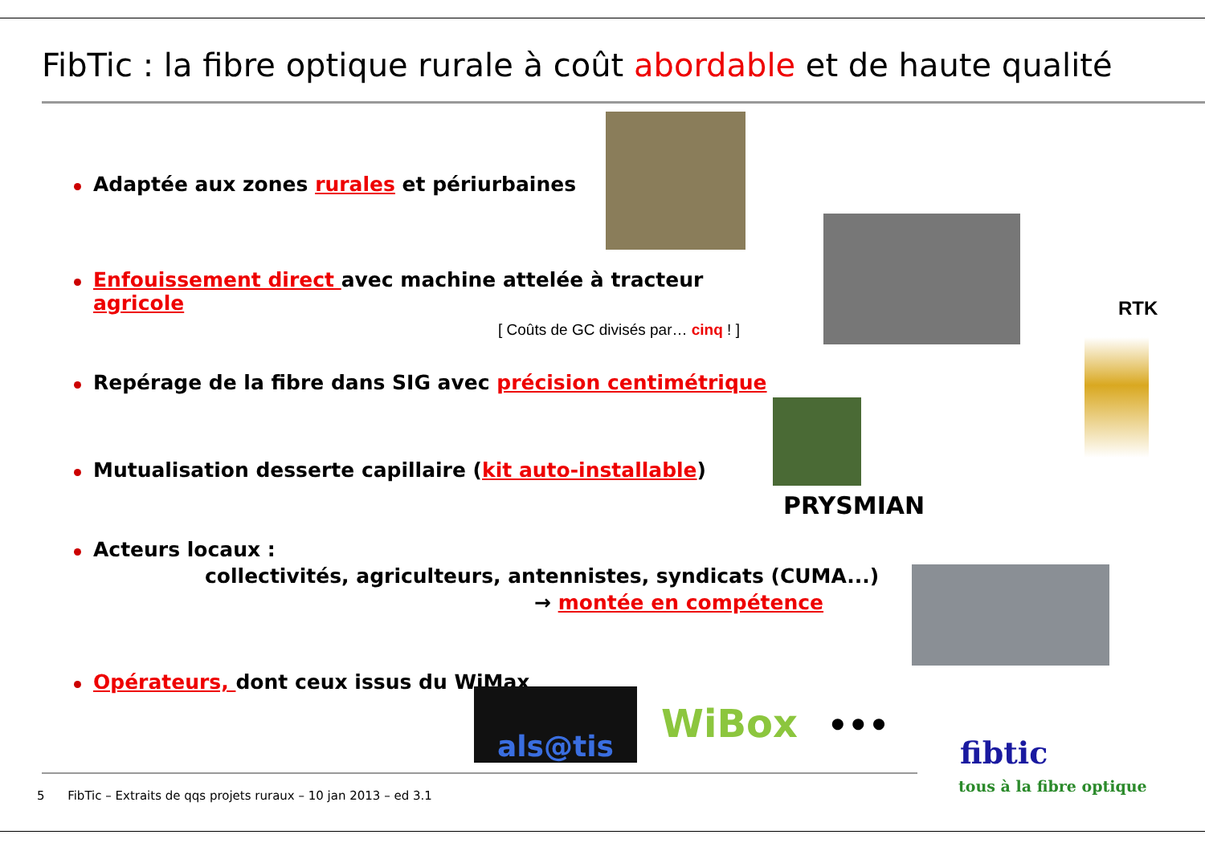FibTic : la fibre optique rurale à coût abordable et de haute qualité
Adaptée aux zones rurales et périurbaines
Enfouissement direct avec machine attelée à tracteur agricole
[ Coûts de GC divisés par… cinq ! ]
Repérage de la fibre dans SIG avec précision centimétrique
Mutualisation desserte capillaire (kit auto-installable)
Acteurs locaux :
collectivités, agriculteurs, antennistes, syndicats (CUMA...)
→ montée en compétence
Opérateurs, dont ceux issus du WiMax
RTK
PRYSMIAN
als@tis WiBox •••
fibtic
tous à la fibre optique
5 FibTic – Extraits de qqs projets ruraux – 10 jan 2013 – ed 3.1